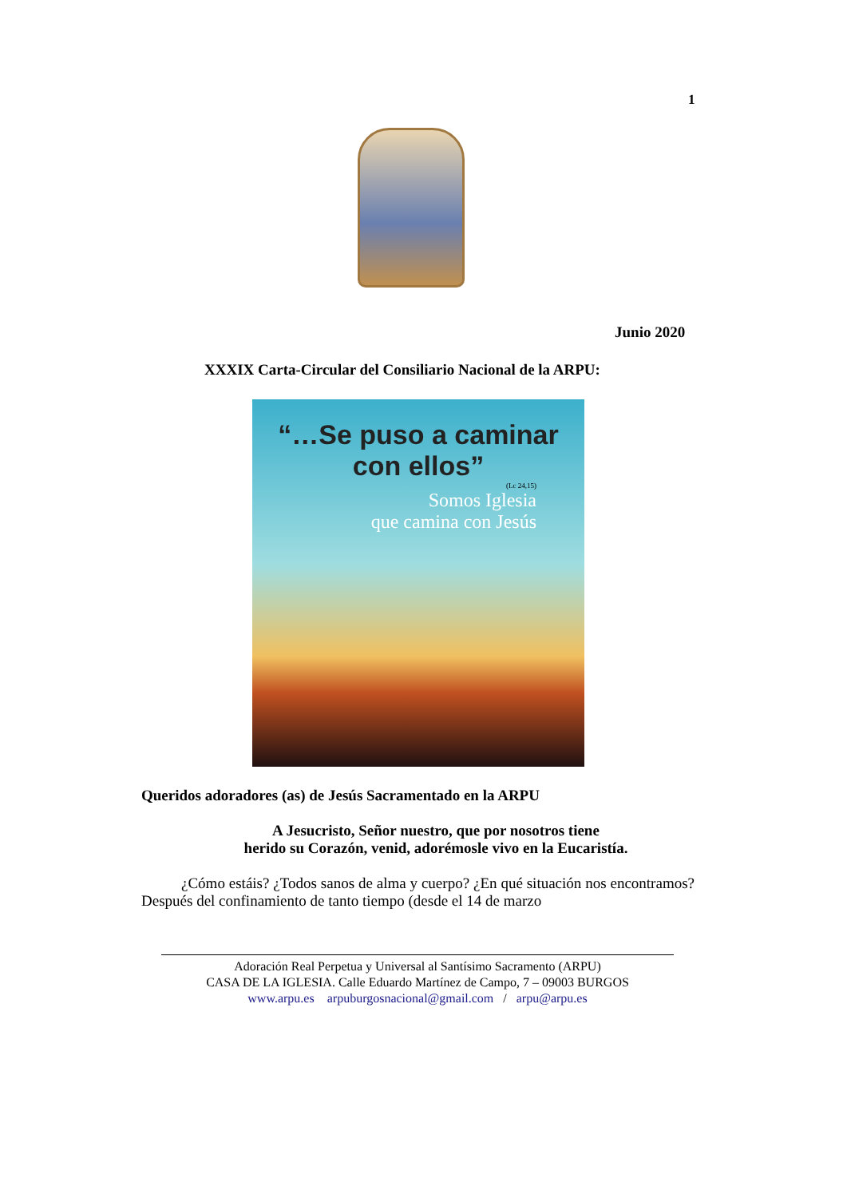1
Junio 2020
XXXIX Carta-Circular del Consiliario Nacional de la ARPU:
“…Se puso a caminar con ellos”
(Lc 24,15)
Somos Iglesia
que camina con Jesús
Queridos adoradores (as) de Jesús Sacramentado en la ARPU
A Jesucristo, Señor nuestro, que por nosotros tiene
herido su Corazón, venid, adorémosle vivo en la Eucaristía.
¿Cómo estáis? ¿Todos sanos de alma y cuerpo? ¿En qué situación nos encontramos? Después del confinamiento de tanto tiempo (desde el 14 de marzo
Adoración Real Perpetua y Universal al Santísimo Sacramento (ARPU)
CASA DE LA IGLESIA. Calle Eduardo Martínez de Campo, 7 – 09003 BURGOS
www.arpu.es arpuburgosnacional@gmail.com / arpu@arpu.es